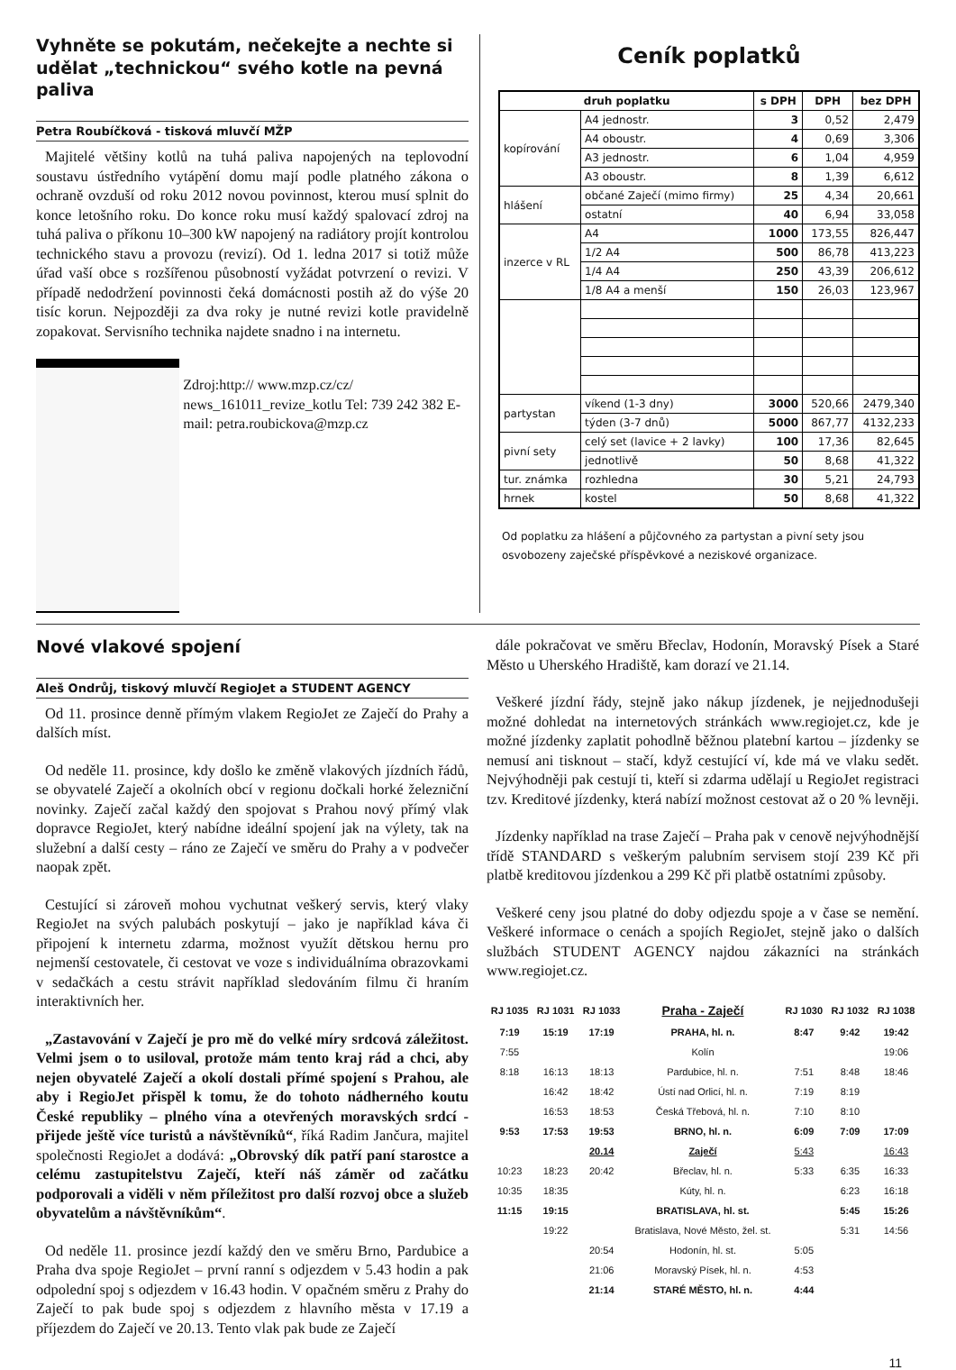Vyhněte se pokutám, nečekejte a nechte si udělat „technickou“ svého kotle na pevná paliva
Petra Roubíčková - tisková mluvčí MŽP
Majitelé většiny kotlů na tuhá paliva napojených na teplovodní soustavu ústředního vytápění domu mají podle platného zákona o ochraně ovzduší od roku 2012 novou povinnost, kterou musí splnit do konce letošního roku. Do konce roku musí každý spalovací zdroj na tuhá paliva o příkonu 10–300 kW napojený na radiátory projít kontrolou technického stavu a provozu (revizí). Od 1. ledna 2017 si totiž může úřad vaší obce s rozšířenou působností vyžádat potvrzení o revizi. V případě nedodržení povinnosti čeká domácnosti postih až do výše 20 tisíc korun. Nejpozději za dva roky je nutné revizi kotle pravidelně zopakovat. Servisního technika najdete snadno i na internetu.
Zdroj:http:// www.mzp.cz/cz/ news_161011_revize_kotlu Tel: 739 242 382 E-mail: petra.roubickova@mzp.cz
Ceník poplatků
| druh poplatku | | s DPH | DPH | bez DPH |
| --- | --- | --- | --- | --- |
| kopírování | A4 jednostr. | 3 | 0,52 | 2,479 |
| | A4 oboustr. | 4 | 0,69 | 3,306 |
| | A3 jednostr. | 6 | 1,04 | 4,959 |
| | A3 oboustr. | 8 | 1,39 | 6,612 |
| hlášení | občané Zaječí (mimo firmy) | 25 | 4,34 | 20,661 |
| | ostatní | 40 | 6,94 | 33,058 |
| inzerce v RL | A4 | 1000 | 173,55 | 826,447 |
| | 1/2 A4 | 500 | 86,78 | 413,223 |
| | 1/4 A4 | 250 | 43,39 | 206,612 |
| | 1/8 A4 a menší | 150 | 26,03 | 123,967 |
| partystan | víkend (1-3 dny) | 3000 | 520,66 | 2479,340 |
| | týden (3-7 dnů) | 5000 | 867,77 | 4132,233 |
| pivní sety | celý set (lavice + 2 lavky) | 100 | 17,36 | 82,645 |
| | jednotlivě | 50 | 8,68 | 41,322 |
| tur. známka | rozhledna | 30 | 5,21 | 24,793 |
| hrnek | kostel | 50 | 8,68 | 41,322 |
Od poplatku za hlášení a půjčovného za partystan a pivní sety jsou osvobozeny zaječské příspěvkové a neziskové organizace.
Nové vlakové spojení
Aleš Ondrůj, tiskový mluvčí RegioJet a STUDENT AGENCY
Od 11. prosince denně přímým vlakem RegioJet ze Zaječí do Prahy a dalších míst.
Od neděle 11. prosince, kdy došlo ke změně vlakových jízdních řádů, se obyvatelé Zaječí a okolních obcí v regionu dočkali horké železniční novinky. Zaječí začal každý den spojovat s Prahou nový přímý vlak dopravce RegioJet, který nabídne ideální spojení jak na výlety, tak na služební a další cesty – ráno ze Zaječí ve směru do Prahy a v podvečer naopak zpět.
Cestující si zároveň mohou vychutnat veškerý servis, který vlaky RegioJet na svých palubách poskytují – jako je například káva či připojení k internetu zdarma, možnost využít dětskou hernu pro nejmenší cestovatele, či cestovat ve voze s individuálníma obrazovkami v sedačkách a cestu strávit například sledováním filmu či hraním interaktivních her.
„Zastavování v Zaječí je pro mě do velké míry srdcová záležitost. Velmi jsem o to usiloval, protože mám tento kraj rád a chci, aby nejen obyvatelé Zaječí a okolí dostali přímé spojení s Prahou, ale aby i RegioJet přispěl k tomu, že do tohoto nádherného koutu České republiky – plného vína a otevřených moravských srdcí - přijede ještě více turistů a návštěvníků“, říká Radim Jančura, majitel společnosti RegioJet a dodává: „Obrovský dík patří paní starostce a celému zastupitelstvu Zaječí, kteří náš záměr od začátku podporovali a viděli v něm příležitost pro další rozvoj obce a služeb obyvatelům a návštěvníkům“.
Od neděle 11. prosince jezdí každý den ve směru Brno, Pardubice a Praha dva spoje RegioJet – první ranní s odjezdem v 5.43 hodin a pak odpolední spoj s odjezdem v 16.43 hodin. V opačném směru z Prahy do Zaječí to pak bude spoj s odjezdem z hlavního města v 17.19 a příjezdem do Zaječí ve 20.13. Tento vlak pak bude ze Zaječí
dále pokračovat ve směru Břeclav, Hodonín, Moravský Písek a Staré Město u Uherského Hradiště, kam dorazí ve 21.14.
Veškeré jízdní řády, stejně jako nákup jízdenek, je nejjednodušeji možné dohledat na internetových stránkách www.regiojet.cz, kde je možné jízdenky zaplatit pohodlně běžnou platební kartou – jízdenky se nemusí ani tisknout – stačí, když cestující ví, kde má ve vlaku sedět. Nejvýhodněji pak cestují ti, kteří si zdarma udělají u RegioJet registraci tzv. Kreditové jízdenky, která nabízí možnost cestovat až o 20 % levněji.
Jízdenky například na trase Zaječí – Praha pak v cenově nejvýhodnější třídě STANDARD s veškerým palubním servisem stojí 239 Kč při platbě kreditovou jízdenkou a 299 Kč při platbě ostatními způsoby.
Veškeré ceny jsou platné do doby odjezdu spoje a v čase se nemění. Veškeré informace o cenách a spojích RegioJet, stejně jako o dalších službách STUDENT AGENCY najdou zákazníci na stránkách www.regiojet.cz.
| RJ 1035 | RJ 1031 | RJ 1033 | Praha - Zaječí | RJ 1030 | RJ 1032 | RJ 1038 |
| --- | --- | --- | --- | --- | --- | --- |
| 7:19 | 15:19 | 17:19 | PRAHA, hl. n. | 8:47 | 9:42 | 19:42 |
| 7:55 | | | Kolín | | | 19:06 |
| 8:18 | 16:13 | 18:13 | Pardubice, hl. n. | 7:51 | 8:48 | 18:46 |
| | 16:42 | 18:42 | Ústí nad Orlicí, hl. n. | 7:19 | 8:19 | |
| | 16:53 | 18:53 | Česká Třebová, hl. n. | 7:10 | 8:10 | |
| 9:53 | 17:53 | 19:53 | BRNO, hl. n. | 6:09 | 7:09 | 17:09 |
| | | 20.14 | Zaječí | 5:43 | | 16:43 |
| 10:23 | 18:23 | 20:42 | Břeclav, hl. n. | 5:33 | 6:35 | 16:33 |
| 10:35 | 18:35 | | Kúty, hl. n. | | 6:23 | 16:18 |
| 11:15 | 19:15 | | BRATISLAVA, hl. st. | | 5:45 | 15:26 |
| | 19:22 | | Bratislava, Nové Město, žel. st. | | 5:31 | 14:56 |
| | | 20:54 | Hodonín, hl. st. | 5:05 | | |
| | | 21:06 | Moravský Písek, hl. n. | 4:53 | | |
| | | 21:14 | STARÉ MĚSTO, hl. n. | 4:44 | | |
11